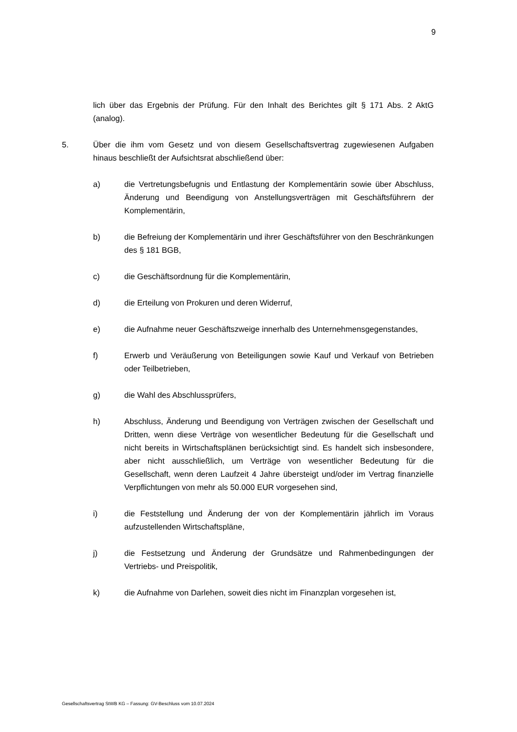9
lich über das Ergebnis der Prüfung. Für den Inhalt des Berichtes gilt § 171 Abs. 2 AktG (analog).
5. Über die ihm vom Gesetz und von diesem Gesellschaftsvertrag zugewiesenen Aufgaben hinaus beschließt der Aufsichtsrat abschließend über:
a) die Vertretungsbefugnis und Entlastung der Komplementärin sowie über Abschluss, Änderung und Beendigung von Anstellungsverträgen mit Geschäftsführern der Komplementärin,
b) die Befreiung der Komplementärin und ihrer Geschäftsführer von den Beschränkungen des § 181 BGB,
c) die Geschäftsordnung für die Komplementärin,
d) die Erteilung von Prokuren und deren Widerruf,
e) die Aufnahme neuer Geschäftszweige innerhalb des Unternehmensgegenstandes,
f) Erwerb und Veräußerung von Beteiligungen sowie Kauf und Verkauf von Betrieben oder Teilbetrieben,
g) die Wahl des Abschlussprüfers,
h) Abschluss, Änderung und Beendigung von Verträgen zwischen der Gesellschaft und Dritten, wenn diese Verträge von wesentlicher Bedeutung für die Gesellschaft und nicht bereits in Wirtschaftsplänen berücksichtigt sind. Es handelt sich insbesondere, aber nicht ausschließlich, um Verträge von wesentlicher Bedeutung für die Gesellschaft, wenn deren Laufzeit 4 Jahre übersteigt und/oder im Vertrag finanzielle Verpflichtungen von mehr als 50.000 EUR vorgesehen sind,
i) die Feststellung und Änderung der von der Komplementärin jährlich im Voraus aufzustellenden Wirtschaftspläne,
j) die Festsetzung und Änderung der Grundsätze und Rahmenbedingungen der Vertriebs- und Preispolitik,
k) die Aufnahme von Darlehen, soweit dies nicht im Finanzplan vorgesehen ist,
Gesellschaftsvertrag StWB KG – Fassung: GV-Beschluss vom 10.07.2024